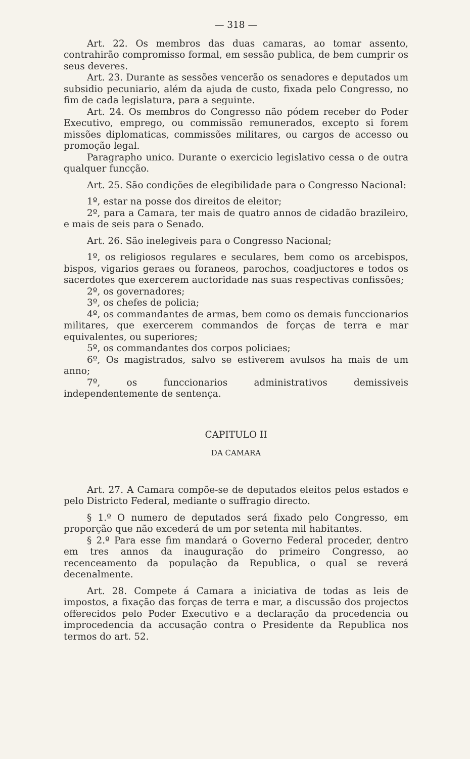— 318 —
Art. 22. Os membros das duas camaras, ao tomar assento, contrahirão compromisso formal, em sessão publica, de bem cumprir os seus deveres.
Art. 23. Durante as sessões vencerão os senadores e deputados um subsidio pecuniario, além da ajuda de custo, fixada pelo Congresso, no fim de cada legislatura, para a seguinte.
Art. 24. Os membros do Congresso não pódem receber do Poder Executivo, emprego, ou commissão remunerados, excepto si forem missões diplomaticas, commissões militares, ou cargos de accesso ou promoção legal.
Paragrapho unico. Durante o exercicio legislativo cessa o de outra qualquer funcção.
Art. 25. São condições de elegibilidade para o Congresso Nacional:
1º, estar na posse dos direitos de eleitor;
2º, para a Camara, ter mais de quatro annos de cidadão brazileiro, e mais de seis para o Senado.
Art. 26. São inelegiveis para o Congresso Nacional;
1º, os religiosos regulares e seculares, bem como os arcebispos, bispos, vigarios geraes ou foraneos, parochos, coadjuctores e todos os sacerdotes que exercerem auctoridade nas suas respectivas confissões;
2º, os governadores;
3º, os chefes de policia;
4º, os commandantes de armas, bem como os demais funccionarios militares, que exercerem commandos de forças de terra e mar equivalentes, ou superiores;
5º, os commandantes dos corpos policiaes;
6º, Os magistrados, salvo se estiverem avulsos ha mais de um anno;
7º, os funccionarios administrativos demissiveis independentemente de sentença.
CAPITULO II
DA CAMARA
Art. 27. A Camara compõe-se de deputados eleitos pelos estados e pelo Districto Federal, mediante o suffragio directo.
§ 1.º O numero de deputados será fixado pelo Congresso, em proporção que não excederá de um por setenta mil habitantes.
§ 2.º Para esse fim mandará o Governo Federal proceder, dentro em tres annos da inauguração do primeiro Congresso, ao recenceamento da população da Republica, o qual se reverá decenalmente.
Art. 28. Compete á Camara a iniciativa de todas as leis de impostos, a fixação das forças de terra e mar, a discussão dos projectos offerecidos pelo Poder Executivo e a declaração da procedencia ou improcedencia da accusação contra o Presidente da Republica nos termos do art. 52.